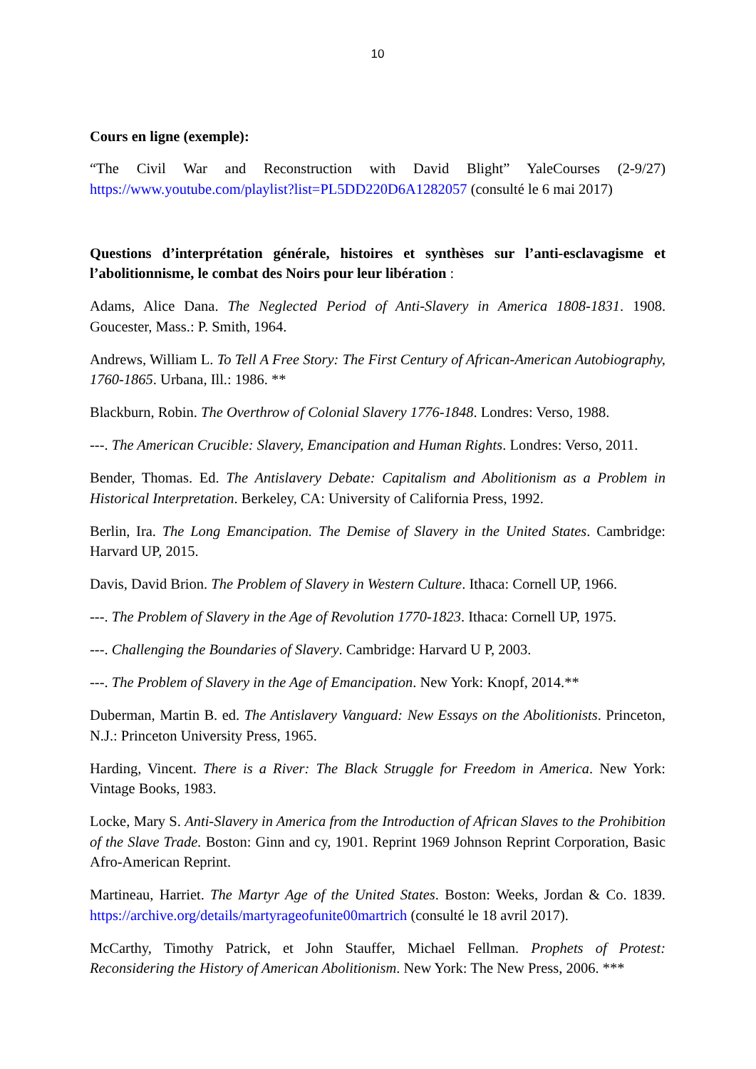10
Cours en ligne (exemple):
“The Civil War and Reconstruction with David Blight” YaleCourses (2-9/27) https://www.youtube.com/playlist?list=PL5DD220D6A1282057 (consulté le 6 mai 2017)
Questions d’interprétation générale, histoires et synthèses sur l’anti-esclavagisme et l’abolitionnisme, le combat des Noirs pour leur libération :
Adams, Alice Dana. The Neglected Period of Anti-Slavery in America 1808-1831. 1908. Goucester, Mass.: P. Smith, 1964.
Andrews, William L. To Tell A Free Story: The First Century of African-American Autobiography, 1760-1865. Urbana, Ill.: 1986. **
Blackburn, Robin. The Overthrow of Colonial Slavery 1776-1848. Londres: Verso, 1988.
---. The American Crucible: Slavery, Emancipation and Human Rights. Londres: Verso, 2011.
Bender, Thomas. Ed. The Antislavery Debate: Capitalism and Abolitionism as a Problem in Historical Interpretation. Berkeley, CA: University of California Press, 1992.
Berlin, Ira. The Long Emancipation. The Demise of Slavery in the United States. Cambridge: Harvard UP, 2015.
Davis, David Brion. The Problem of Slavery in Western Culture. Ithaca: Cornell UP, 1966.
---. The Problem of Slavery in the Age of Revolution 1770-1823. Ithaca: Cornell UP, 1975.
---. Challenging the Boundaries of Slavery. Cambridge: Harvard U P, 2003.
---. The Problem of Slavery in the Age of Emancipation. New York: Knopf, 2014.**
Duberman, Martin B. ed. The Antislavery Vanguard: New Essays on the Abolitionists. Princeton, N.J.: Princeton University Press, 1965.
Harding, Vincent. There is a River: The Black Struggle for Freedom in America. New York: Vintage Books, 1983.
Locke, Mary S. Anti-Slavery in America from the Introduction of African Slaves to the Prohibition of the Slave Trade. Boston: Ginn and cy, 1901. Reprint 1969 Johnson Reprint Corporation, Basic Afro-American Reprint.
Martineau, Harriet. The Martyr Age of the United States. Boston: Weeks, Jordan & Co. 1839. https://archive.org/details/martyrageofunite00martrich (consulté le 18 avril 2017).
McCarthy, Timothy Patrick, et John Stauffer, Michael Fellman. Prophets of Protest: Reconsidering the History of American Abolitionism. New York: The New Press, 2006. ***